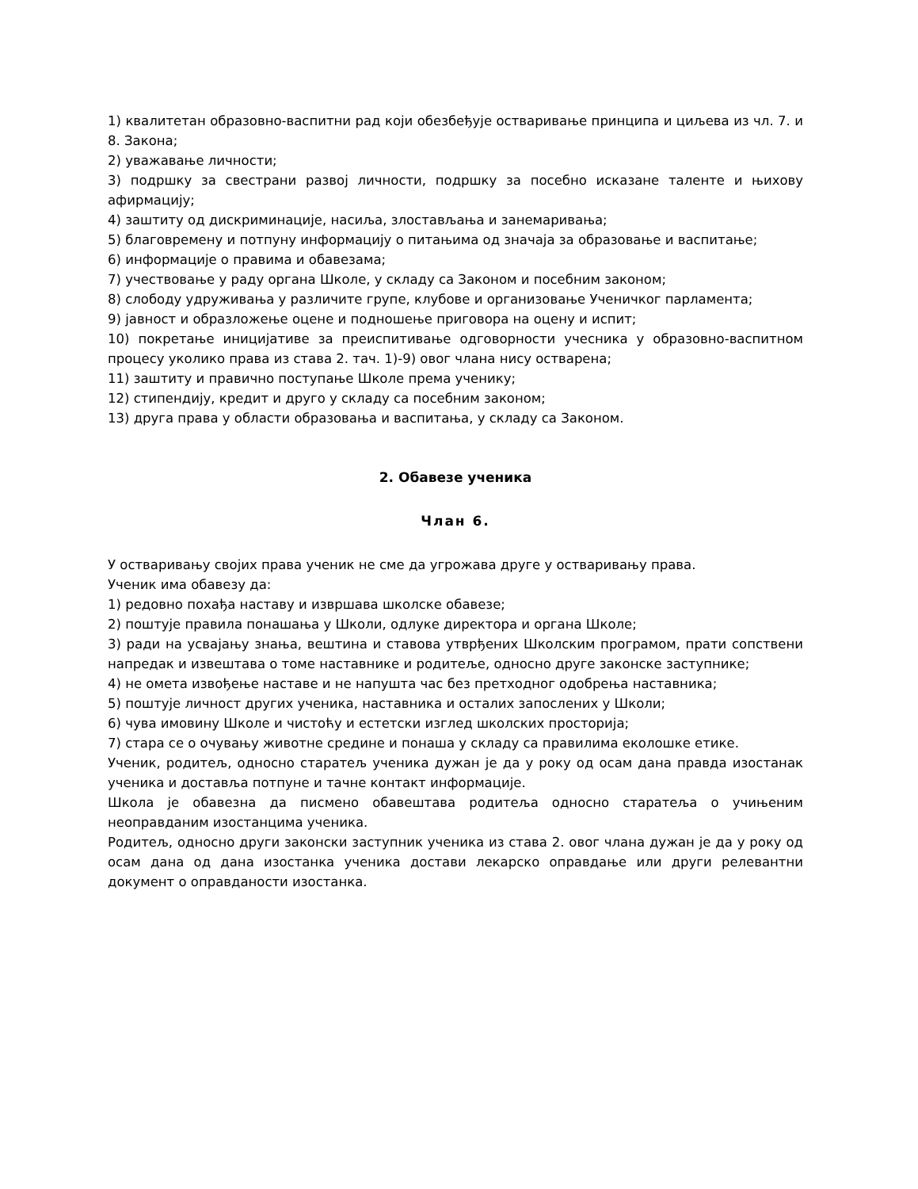1) квалитетан образовно-васпитни рад који обезбеђује остваривање принципа и циљева из чл. 7. и 8. Закона;
2) уважавање личности;
3) подршку за свестрани развој личности, подршку за посебно исказане таленте и њихову афирмацију;
4) заштиту од дискриминације, насиља, злостављања и занемаривања;
5) благовремену и потпуну информацију о питањима од значаја за образовање и васпитање;
6) информације о правима и обавезама;
7) учествовање у раду органа Школе, у складу са Законом и посебним законом;
8) слободу удруживања у различите групе, клубове и организовање Ученичког парламента;
9) јавност и образложење оцене и подношење приговора на оцену и испит;
10) покретање иницијативе за преиспитивање одговорности учесника у образовно-васпитном процесу уколико права из става 2. тач. 1)-9) овог члана нису остварена;
11) заштиту и правично поступање Школе према ученику;
12) стипендију, кредит и друго у складу са посебним законом;
13) друга права у области образовања и васпитања, у складу са Законом.
2. Обавезе ученика
Члан 6.
У остваривању својих права ученик не сме да угрожава друге у остваривању права.
Ученик има обавезу да:
1) редовно похађа наставу и извршава школске обавезе;
2) поштује правила понашања у Школи, одлуке директора и органа Школе;
3) ради на усвајању знања, вештина и ставова утврђених Школским програмом, прати сопствени напредак и извештава о томе наставнике и родитеље, односно друге законске заступнике;
4) не омета извођење наставе и не напушта час без претходног одобрења наставника;
5) поштује личност других ученика, наставника и осталих запослених у Школи;
6) чува имовину Школе и чистоћу и естетски изглед школских просторија;
7) стара се о очувању животне средине и понаша у складу са правилима еколошке етике.
Ученик, родитељ, односно старатељ ученика дужан је да у року од осам дана правда изостанак ученика и доставља потпуне и тачне контакт информације.
Школа је обавезна да писмено обавештава родитеља односно старатеља о учињеним неоправданим изостанцима ученика.
Родитељ, односно други законски заступник ученика из става 2. овог члана дужан је да у року од осам дана од дана изостанка ученика достави лекарско оправдање или други релевантни документ о оправданости изостанка.